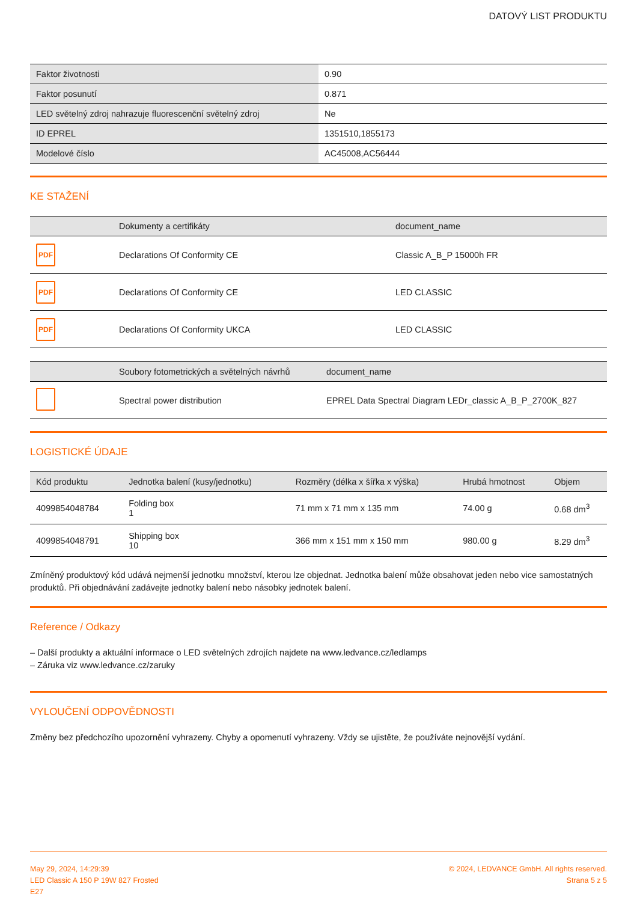DATOVÝ LIST PRODUKTU
| Faktor životnosti | 0.90 |
| Faktor posunutí | 0.871 |
| LED světelný zdroj nahrazuje fluorescenční světelný zdroj | Ne |
| ID EPREL | 1351510,1855173 |
| Modelové číslo | AC45008,AC56444 |
KE STAŽENÍ
| | Dokumenty a certifikáty | document_name |
| --- | --- | --- |
| PDF | Declarations Of Conformity CE | Classic A_B_P 15000h FR |
| PDF | Declarations Of Conformity CE | LED CLASSIC |
| PDF | Declarations Of Conformity UKCA | LED CLASSIC |
| | Soubory fotometrických a světelných návrhů | document_name |
| --- | --- | --- |
| | Spectral power distribution | EPREL Data Spectral Diagram LEDr_classic A_B_P_2700K_827 |
LOGISTICKÉ ÚDAJE
| Kód produktu | Jednotka balení (kusy/jednotku) | Rozměry (délka x šířka x výška) | Hrubá hmotnost | Objem |
| --- | --- | --- | --- | --- |
| 4099854048784 | Folding box 1 | 71 mm x 71 mm x 135 mm | 74.00 g | 0.68 dm<sup>3</sup> |
| 4099854048791 | Shipping box 10 | 366 mm x 151 mm x 150 mm | 980.00 g | 8.29 dm<sup>3</sup> |
Zmíněný produktový kód udává nejmenší jednotku množství, kterou lze objednat. Jednotka balení může obsahovat jeden nebo vice samostatných produktů. Při objednávání zadávejte jednotky balení nebo násobky jednotek balení.
Reference / Odkazy
– Další produkty a aktuální informace o LED světelných zdrojích najdete na www.ledvance.cz/ledlamps
– Záruka viz www.ledvance.cz/zaruky
VYLOUČENÍ ODPOVĚDNOSTI
Změny bez předchozího upozornění vyhrazeny. Chyby a opomenutí vyhrazeny. Vždy se ujistěte, že používáte nejnovější vydání.
May 29, 2024, 14:29:39
LED Classic A 150 P 19W 827 Frosted
E27
© 2024, LEDVANCE GmbH. All rights reserved.
Strana 5 z 5